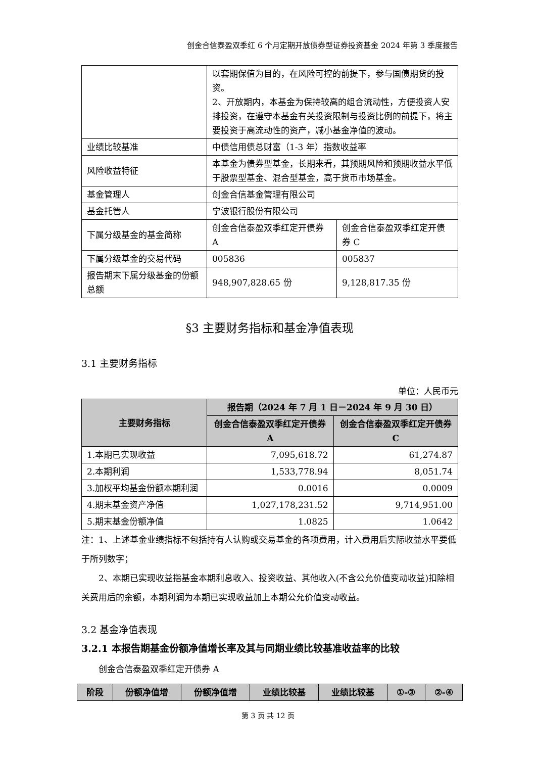创金合信泰盈双季红 6 个月定期开放债券型证券投资基金 2024 年第 3 季度报告
| | 以套期保值为目的，在风险可控的前提下，参与国债期货的投资。 2、开放期内，本基金为保持较高的组合流动性，方便投资人安排投资，在遵守本基金有关投资限制与投资比例的前提下，将主要投资于高流动性的资产，减小基金净值的波动。 | |
| 业绩比较基准 | 中债信用债总财富（1-3 年）指数收益率 | |
| 风险收益特征 | 本基金为债券型基金，长期来看，其预期风险和预期收益水平低于股票型基金、混合型基金，高于货币市场基金。 | |
| 基金管理人 | 创金合信基金管理有限公司 | |
| 基金托管人 | 宁波银行股份有限公司 | |
| 下属分级基金的基金简称 | 创金合信泰盈双季红定开债券 A | 创金合信泰盈双季红定开债券 C |
| 下属分级基金的交易代码 | 005836 | 005837 |
| 报告期末下属分级基金的份额总额 | 948,907,828.65 份 | 9,128,817.35 份 |
§3 主要财务指标和基金净值表现
3.1 主要财务指标
单位：人民币元
| 主要财务指标 | 报告期（2024 年 7 月 1 日－2024 年 9 月 30 日） | |
| --- | --- | --- |
| | 创金合信泰盈双季红定开债券 A | 创金合信泰盈双季红定开债券 C |
| 1.本期已实现收益 | 7,095,618.72 | 61,274.87 |
| 2.本期利润 | 1,533,778.94 | 8,051.74 |
| 3.加权平均基金份额本期利润 | 0.0016 | 0.0009 |
| 4.期末基金资产净值 | 1,027,178,231.52 | 9,714,951.00 |
| 5.期末基金份额净值 | 1.0825 | 1.0642 |
注：1、上述基金业绩指标不包括持有人认购或交易基金的各项费用，计入费用后实际收益水平要低于所列数字；
2、本期已实现收益指基金本期利息收入、投资收益、其他收入(不含公允价值变动收益)扣除相关费用后的余额，本期利润为本期已实现收益加上本期公允价值变动收益。
3.2 基金净值表现
3.2.1 本报告期基金份额净值增长率及其与同期业绩比较基准收益率的比较
创金合信泰盈双季红定开债券 A
| 阶段 | 份额净值增 | 份额净值增 | 业绩比较基 | 业绩比较基 | ①-③ | ②-④ |
| --- | --- | --- | --- | --- | --- | --- |
第 3 页 共 12 页